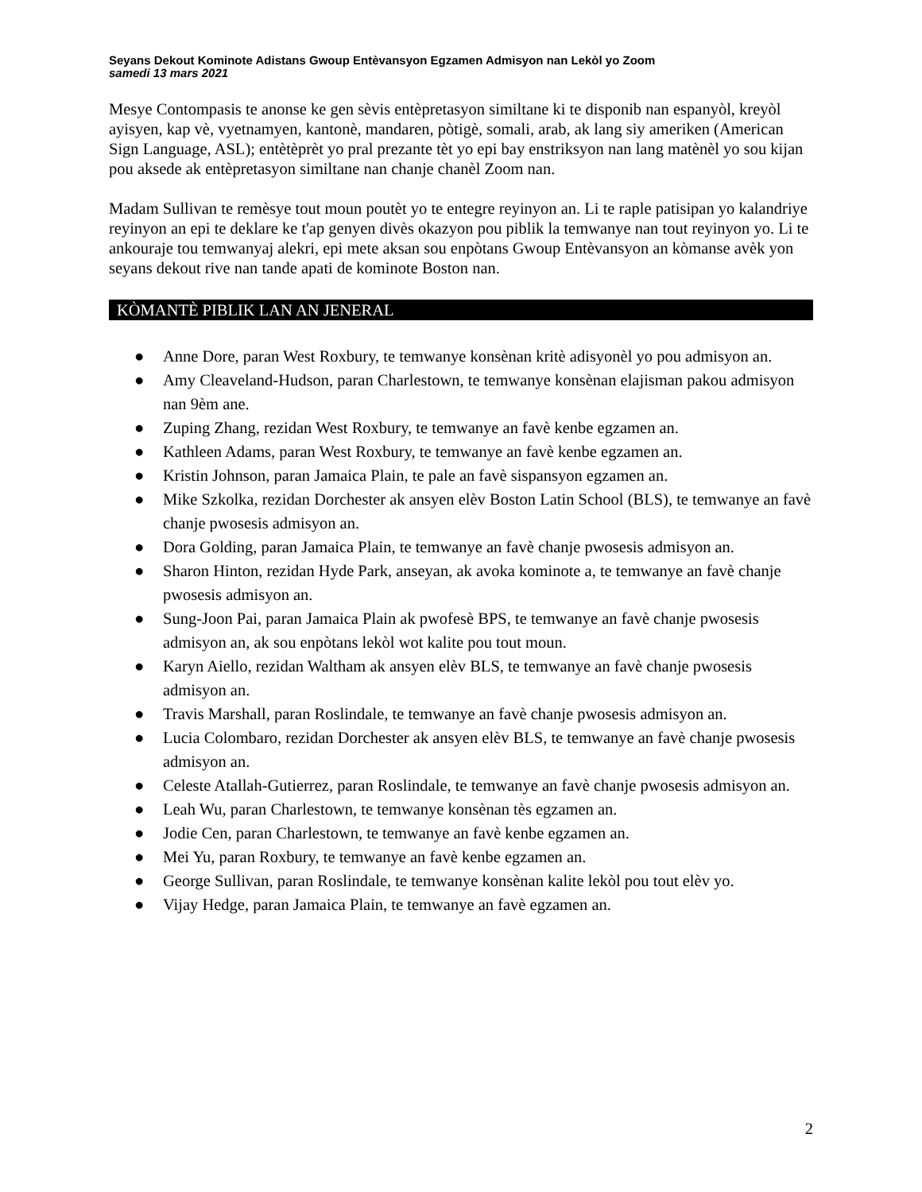Seyans Dekout Kominote Adistans Gwoup Entèvansyon Egzamen Admisyon nan Lekòl yo Zoom
samedi 13 mars 2021
Mesye Contompasis te anonse ke gen sèvis entèpretasyon similtane ki te disponib nan espanyòl, kreyòl ayisyen, kap vè, vyetnamyen, kantonè, mandaren, pòtigè, somali, arab, ak lang siy ameriken (American Sign Language, ASL); entètèprèt yo pral prezante tèt yo epi bay enstriksyon nan lang matènèl yo sou kijan pou aksede ak entèpretasyon similtane nan chanje chanèl Zoom nan.
Madam Sullivan te remèsye tout moun poutèt yo te entegre reyinyon an. Li te raple patisipan yo kalandriye reyinyon an epi te deklare ke t'ap genyen divès okazyon pou piblik la temwanye nan tout reyinyon yo. Li te ankouraje tou temwanyaj alekri, epi mete aksan sou enpòtans Gwoup Entèvansyon an kòmanse avèk yon seyans dekout rive nan tande apati de kominote Boston nan.
KÒMANTÈ PIBLIK LAN AN JENERAL
● Anne Dore, paran West Roxbury, te temwanye konsènan kritè adisyonèl yo pou admisyon an.
● Amy Cleaveland-Hudson, paran Charlestown, te temwanye konsènan elajisman pakou admisyon nan 9èm ane.
● Zuping Zhang, rezidan West Roxbury, te temwanye an favè kenbe egzamen an.
● Kathleen Adams, paran West Roxbury, te temwanye an favè kenbe egzamen an.
● Kristin Johnson, paran Jamaica Plain, te pale an favè sispansyon egzamen an.
● Mike Szkolka, rezidan Dorchester ak ansyen elèv Boston Latin School (BLS), te temwanye an favè chanje pwosesis admisyon an.
● Dora Golding, paran Jamaica Plain, te temwanye an favè chanje pwosesis admisyon an.
● Sharon Hinton, rezidan Hyde Park, anseyan, ak avoka kominote a, te temwanye an favè chanje pwosesis admisyon an.
● Sung-Joon Pai, paran Jamaica Plain ak pwofesè BPS, te temwanye an favè chanje pwosesis admisyon an, ak sou enpòtans lekòl wot kalite pou tout moun.
● Karyn Aiello, rezidan Waltham ak ansyen elèv BLS, te temwanye an favè chanje pwosesis admisyon an.
● Travis Marshall, paran Roslindale, te temwanye an favè chanje pwosesis admisyon an.
● Lucia Colombaro, rezidan Dorchester ak ansyen elèv BLS, te temwanye an favè chanje pwosesis admisyon an.
● Celeste Atallah-Gutierrez, paran Roslindale, te temwanye an favè chanje pwosesis admisyon an.
● Leah Wu, paran Charlestown, te temwanye konsènan tès egzamen an.
● Jodie Cen, paran Charlestown, te temwanye an favè kenbe egzamen an.
● Mei Yu, paran Roxbury, te temwanye an favè kenbe egzamen an.
● George Sullivan, paran Roslindale, te temwanye konsènan kalite lekòl pou tout elèv yo.
● Vijay Hedge, paran Jamaica Plain, te temwanye an favè egzamen an.
2